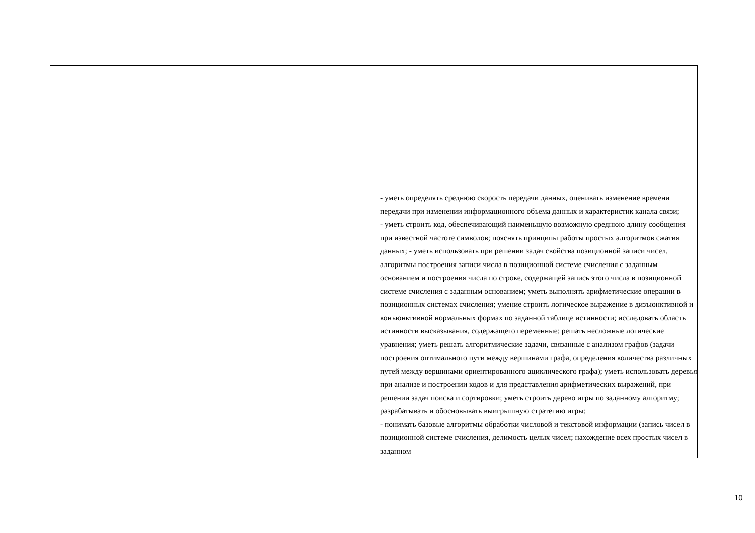| | | - уметь определять среднюю скорость передачи данных, оценивать изменение времени передачи при изменении информационного объема данных и характеристик канала связи; - уметь строить код, обеспечивающий наименьшую возможную среднюю длину сообщения при известной частоте символов; пояснять принципы работы простых алгоритмов сжатия данных; - уметь использовать при решении задач свойства позиционной записи чисел, алгоритмы построения записи числа в позиционной системе счисления с заданным основанием и построения числа по строке, содержащей запись этого числа в позиционной системе счисления с заданным основанием; уметь выполнять арифметические операции в позиционных системах счисления; умение строить логическое выражение в дизъюнктивной и конъюнктивной нормальных формах по заданной таблице истинности; исследовать область истинности высказывания, содержащего переменные; решать несложные логические уравнения; уметь решать алгоритмические задачи, связанные с анализом графов (задачи построения оптимального пути между вершинами графа, определения количества различных путей между вершинами ориентированного ациклического графа); уметь использовать деревья при анализе и построении кодов и для представления арифметических выражений, при решении задач поиска и сортировки; уметь строить дерево игры по заданному алгоритму; разрабатывать и обосновывать выигрышную стратегию игры; - понимать базовые алгоритмы обработки числовой и текстовой информации (запись чисел в позиционной системе счисления, делимость целых чисел; нахождение всех простых чисел в заданном |
10